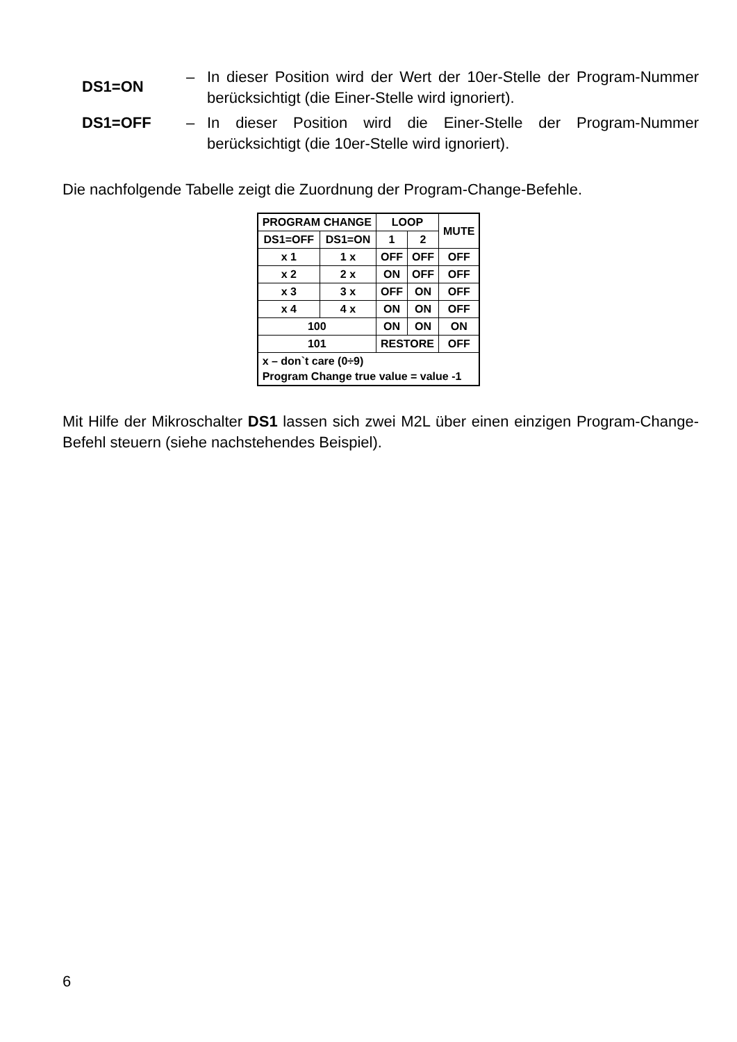DS1=ON
– In dieser Position wird der Wert der 10er-Stelle der Program-Nummer berücksichtigt (die Einer-Stelle wird ignoriert).
DS1=OFF – In dieser Position wird die Einer-Stelle der Program-Nummer berücksichtigt (die 10er-Stelle wird ignoriert).
Die nachfolgende Tabelle zeigt die Zuordnung der Program-Change-Befehle.
| PROGRAM CHANGE | | LOOP | | MUTE |
| --- | --- | --- | --- | --- |
| DS1=OFF | DS1=ON | 1 | 2 | |
| x 1 | 1 x | OFF | OFF | OFF |
| x 2 | 2 x | ON | OFF | OFF |
| x 3 | 3 x | OFF | ON | OFF |
| x 4 | 4 x | ON | ON | OFF |
| 100 | | ON | ON | ON |
| 101 | | RESTORE | | OFF |
| x – don`t care (0÷9) Program Change true value = value -1 | | | | |
Mit Hilfe der Mikroschalter DS1 lassen sich zwei M2L über einen einzigen Program-Change-Befehl steuern (siehe nachstehendes Beispiel).
6